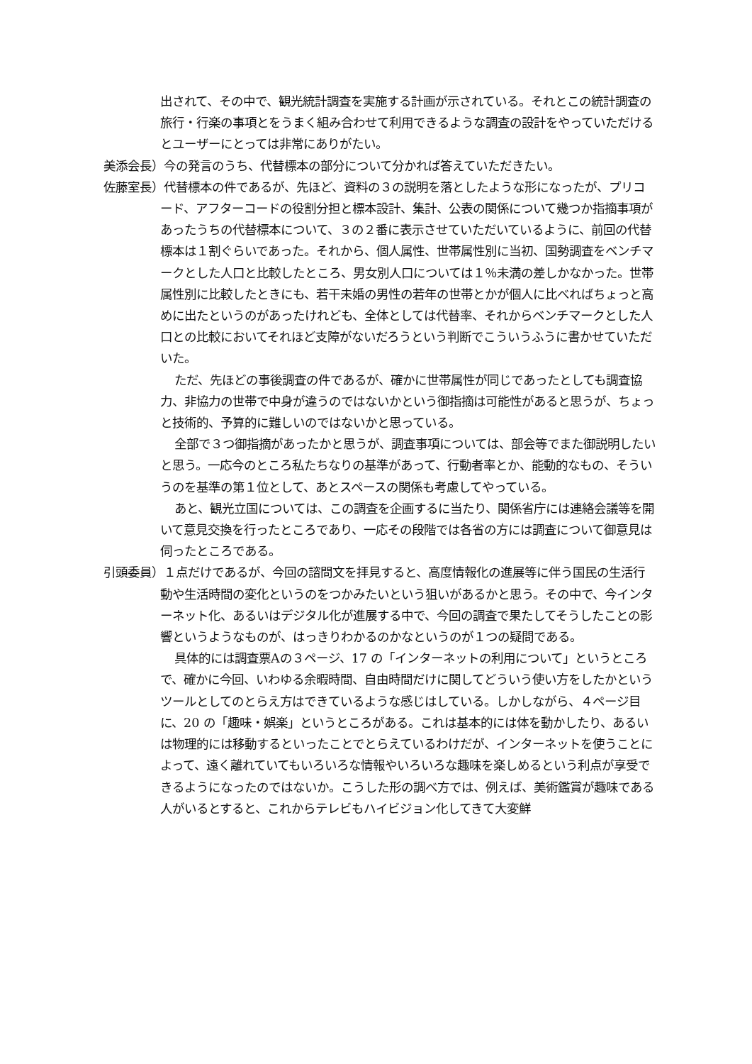出されて、その中で、観光統計調査を実施する計画が示されている。それとこの統計調査の旅行・行楽の事項とをうまく組み合わせて利用できるような調査の設計をやっていただけるとユーザーにとっては非常にありがたい。
美添会長）今の発言のうち、代替標本の部分について分かれば答えていただきたい。
佐藤室長）代替標本の件であるが、先ほど、資料の３の説明を落としたような形になったが、プリコード、アフターコードの役割分担と標本設計、集計、公表の関係について幾つか指摘事項があったうちの代替標本について、３の２番に表示させていただいているように、前回の代替標本は１割ぐらいであった。それから、個人属性、世帯属性別に当初、国勢調査をベンチマークとした人口と比較したところ、男女別人口については１％未満の差しかなかった。世帯属性別に比較したときにも、若干未婚の男性の若年の世帯とかが個人に比べればちょっと高めに出たというのがあったけれども、全体としては代替率、それからベンチマークとした人口との比較においてそれほど支障がないだろうという判断でこういうふうに書かせていただいた。
ただ、先ほどの事後調査の件であるが、確かに世帯属性が同じであったとしても調査協力、非協力の世帯で中身が違うのではないかという御指摘は可能性があると思うが、ちょっと技術的、予算的に難しいのではないかと思っている。
全部で３つ御指摘があったかと思うが、調査事項については、部会等でまた御説明したいと思う。一応今のところ私たちなりの基準があって、行動者率とか、能動的なもの、そういうのを基準の第１位として、あとスペースの関係も考慮してやっている。
あと、観光立国については、この調査を企画するに当たり、関係省庁には連絡会議等を開いて意見交換を行ったところであり、一応その段階では各省の方には調査について御意見は伺ったところである。
引頭委員）１点だけであるが、今回の諮問文を拝見すると、高度情報化の進展等に伴う国民の生活行動や生活時間の変化というのをつかみたいという狙いがあるかと思う。その中で、今インターネット化、あるいはデジタル化が進展する中で、今回の調査で果たしてそうしたことの影響というようなものが、はっきりわかるのかなというのが１つの疑問である。
具体的には調査票Aの３ページ、17 の「インターネットの利用について」というところで、確かに今回、いわゆる余暇時間、自由時間だけに関してどういう使い方をしたかというツールとしてのとらえ方はできているような感じはしている。しかしながら、４ページ目に、20 の「趣味・娯楽」というところがある。これは基本的には体を動かしたり、あるいは物理的には移動するといったことでとらえているわけだが、インターネットを使うことによって、遠く離れていてもいろいろな情報やいろいろな趣味を楽しめるという利点が享受できるようになったのではないか。こうした形の調べ方では、例えば、美術鑑賞が趣味である人がいるとすると、これからテレビもハイビジョン化してきて大変鮮